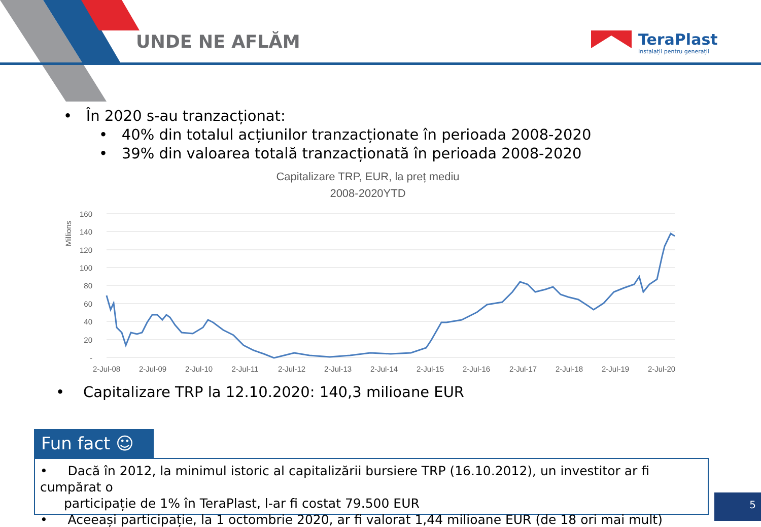UNDE NE AFLĂM
TeraPlast
Instalații pentru generații
• În 2020 s-au tranzacționat:
• 40% din totalul acțiunilor tranzacționate în perioada 2008-2020
• 39% din valoarea totală tranzacționată în perioada 2008-2020
Capitalizare TRP, EUR, la preț mediu
2008-2020YTD
Millions
160
140
120
100
80
60
40
20
-
2-Jul-08
2-Jul-09
2-Jul-10
2-Jul-11
2-Jul-12
2-Jul-13
2-Jul-14
2-Jul-15
2-Jul-16
2-Jul-17
2-Jul-18
2-Jul-19
2-Jul-20
• Capitalizare TRP la 12.10.2020: 140,3 milioane EUR
Fun fact ☺
• Dacă în 2012, la minimul istoric al capitalizării bursiere TRP (16.10.2012), un investitor ar fi cumpărat o
participație de 1% în TeraPlast, l-ar fi costat 79.500 EUR
• Aceeași participație, la 1 octombrie 2020, ar fi valorat 1,44 milioane EUR (de 18 ori mai mult)
5